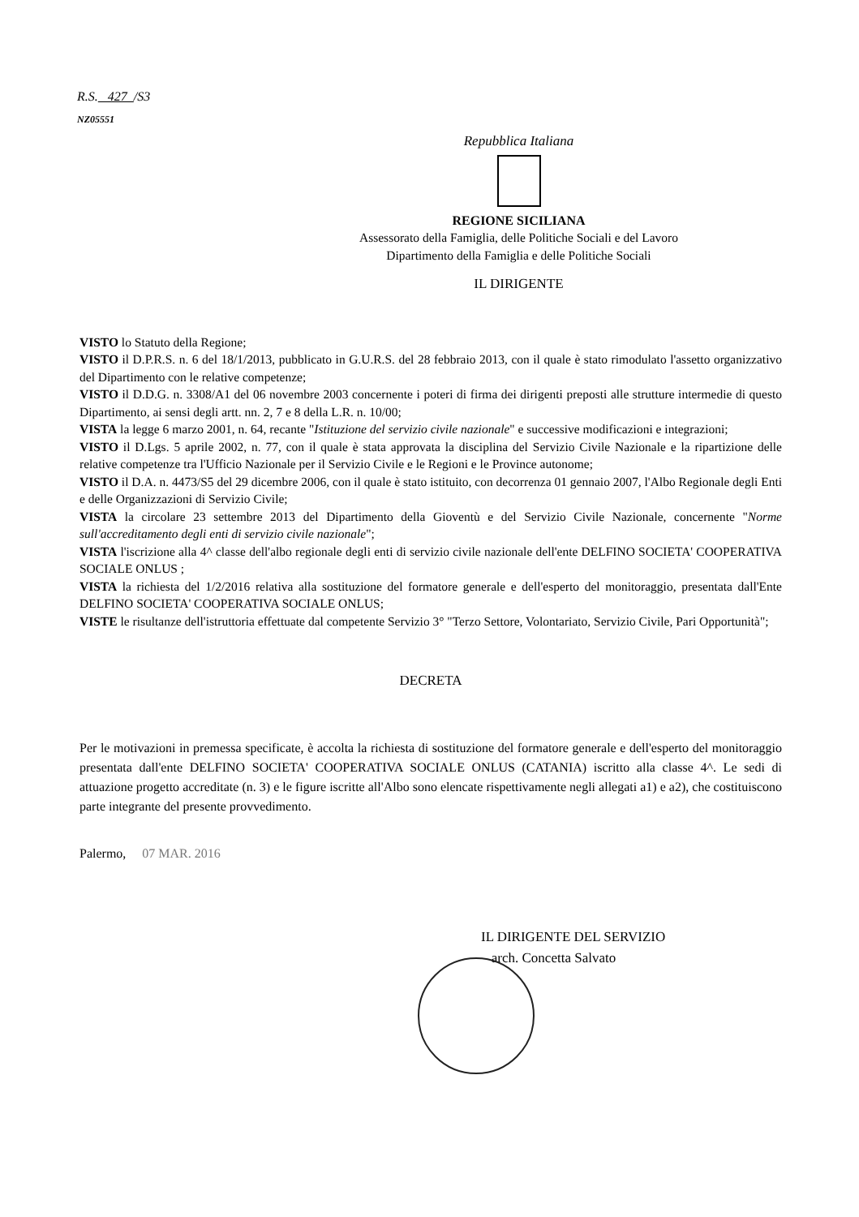R.S. 427 /S3
NZ05551
Repubblica Italiana
REGIONE SICILIANA
Assessorato della Famiglia, delle Politiche Sociali e del Lavoro
Dipartimento della Famiglia e delle Politiche Sociali
IL DIRIGENTE
VISTO lo Statuto della Regione;
VISTO il D.P.R.S. n. 6 del 18/1/2013, pubblicato in G.U.R.S. del 28 febbraio 2013, con il quale è stato rimodulato l'assetto organizzativo del Dipartimento con le relative competenze;
VISTO il D.D.G. n. 3308/A1 del 06 novembre 2003 concernente i poteri di firma dei dirigenti preposti alle strutture intermedie di questo Dipartimento, ai sensi degli artt. nn. 2, 7 e 8 della L.R. n. 10/00;
VISTA la legge 6 marzo 2001, n. 64, recante "Istituzione del servizio civile nazionale" e successive modificazioni e integrazioni;
VISTO il D.Lgs. 5 aprile 2002, n. 77, con il quale è stata approvata la disciplina del Servizio Civile Nazionale e la ripartizione delle relative competenze tra l'Ufficio Nazionale per il Servizio Civile e le Regioni e le Province autonome;
VISTO il D.A. n. 4473/S5 del 29 dicembre 2006, con il quale è stato istituito, con decorrenza 01 gennaio 2007, l'Albo Regionale degli Enti e delle Organizzazioni di Servizio Civile;
VISTA la circolare 23 settembre 2013 del Dipartimento della Gioventù e del Servizio Civile Nazionale, concernente "Norme sull'accreditamento degli enti di servizio civile nazionale";
VISTA l'iscrizione alla 4^ classe dell'albo regionale degli enti di servizio civile nazionale dell'ente DELFINO SOCIETA' COOPERATIVA SOCIALE ONLUS ;
VISTA la richiesta del 1/2/2016 relativa alla sostituzione del formatore generale e dell'esperto del monitoraggio, presentata dall'Ente DELFINO SOCIETA' COOPERATIVA SOCIALE ONLUS;
VISTE le risultanze dell'istruttoria effettuate dal competente Servizio 3° "Terzo Settore, Volontariato, Servizio Civile, Pari Opportunità";
DECRETA
Per le motivazioni in premessa specificate, è accolta la richiesta di sostituzione del formatore generale e dell'esperto del monitoraggio presentata dall'ente DELFINO SOCIETA' COOPERATIVA SOCIALE ONLUS (CATANIA) iscritto alla classe 4^. Le sedi di attuazione progetto accreditate (n. 3) e le figure iscritte all'Albo sono elencate rispettivamente negli allegati a1) e a2), che costituiscono parte integrante del presente provvedimento.
Palermo, 07 MAR. 2016
IL DIRIGENTE DEL SERVIZIO
arch. Concetta Salvato